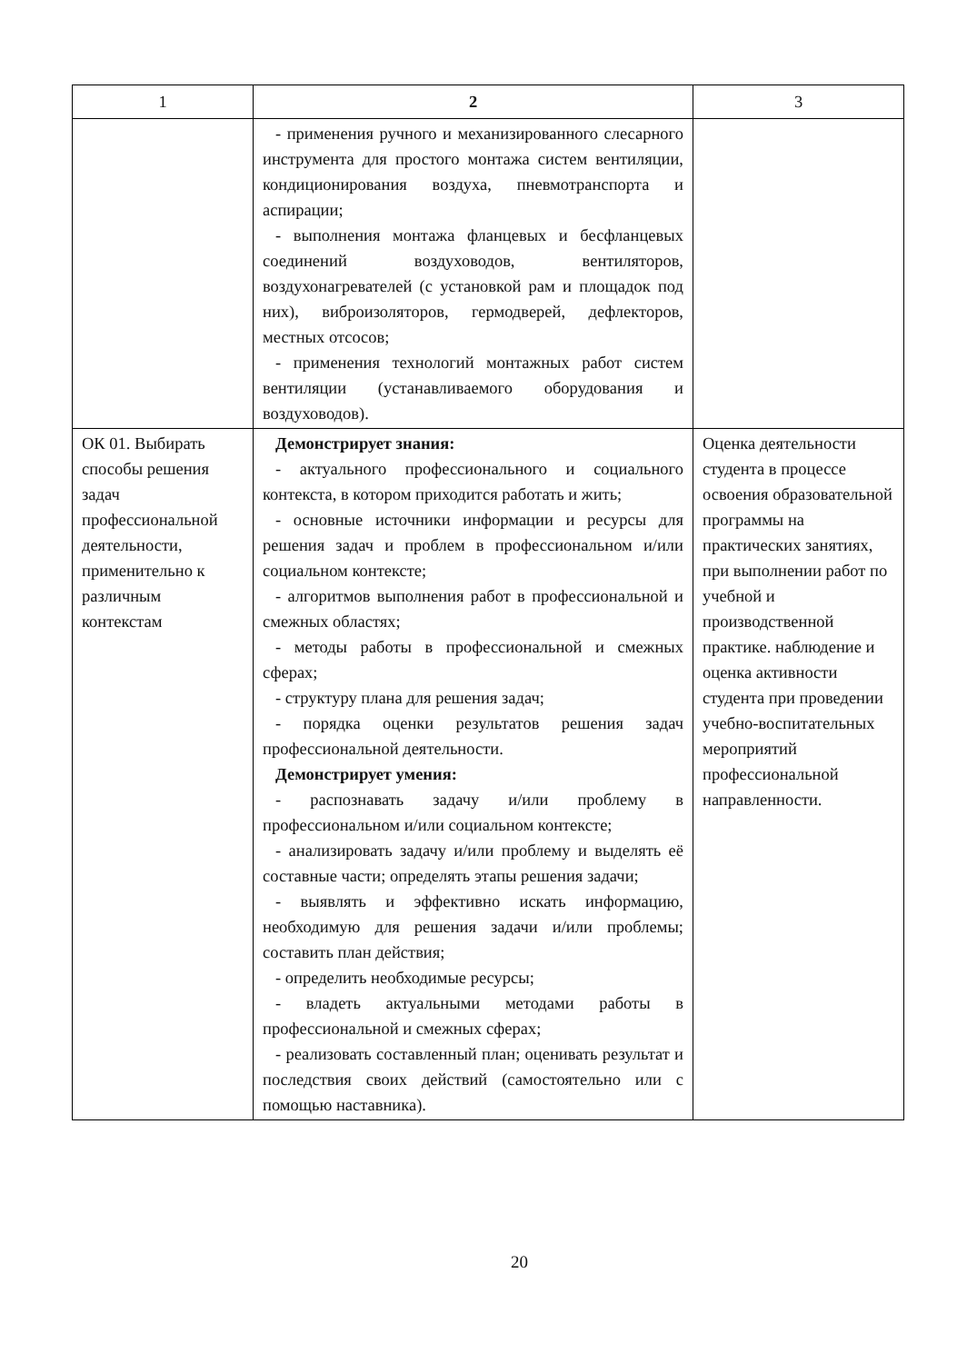| 1 | 2 | 3 |
| --- | --- | --- |
| | - применения ручного и механизированного слесарного инструмента для простого монтажа систем вентиляции, кондиционирования воздуха, пневмотранспорта и аспирации; - выполнения монтажа фланцевых и бесфланцевых соединений воздуховодов, вентиляторов, воздухонагревателей (с установкой рам и площадок под них), виброизоляторов, гермодверей, дефлекторов, местных отсосов; - применения технологий монтажных работ систем вентиляции (устанавливаемого оборудования и воздуховодов). | |
| ОК 01. Выбирать способы решения задач профессиональной деятельности, применительно к различным контекстам | Демонстрирует знания: - актуального профессионального и социального контекста, в котором приходится работать и жить; - основные источники информации и ресурсы для решения задач и проблем в профессиональном и/или социальном контексте; - алгоритмов выполнения работ в профессиональной и смежных областях; - методы работы в профессиональной и смежных сферах; - структуру плана для решения задач; - порядка оценки результатов решения задач профессиональной деятельности. Демонстрирует умения: - распознавать задачу и/или проблему в профессиональном и/или социальном контексте; - анализировать задачу и/или проблему и выделять её составные части; определять этапы решения задачи; - выявлять и эффективно искать информацию, необходимую для решения задачи и/или проблемы; составить план действия; - определить необходимые ресурсы; - владеть актуальными методами работы в профессиональной и смежных сферах; - реализовать составленный план; оценивать результат и последствия своих действий (самостоятельно или с помощью наставника). | Оценка деятельности студента в процессе освоения образовательной программы на практических занятиях, при выполнении работ по учебной и производственной практике. наблюдение и оценка активности студента при проведении учебно-воспитательных мероприятий профессиональной направленности. |
20